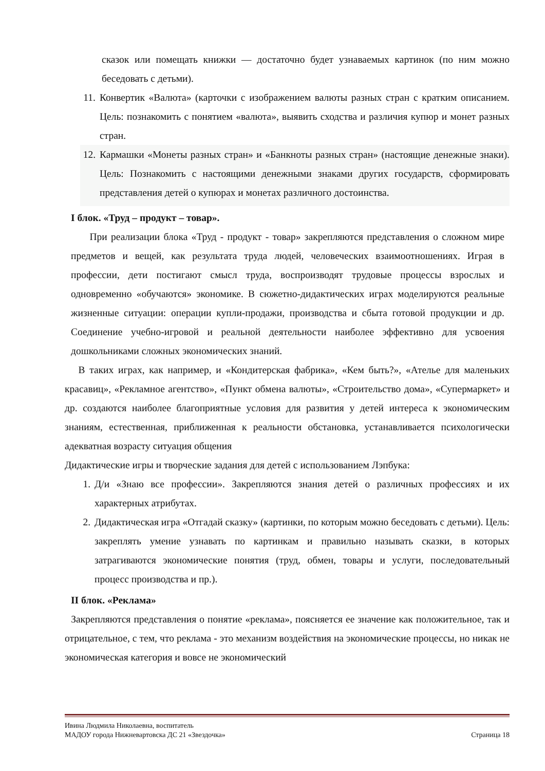сказок или помещать книжки — достаточно будет узнаваемых картинок (по ним можно беседовать с детьми).
11. Конвертик «Валюта» (карточки с изображением валюты разных стран с кратким описанием. Цель: познакомить с понятием «валюта», выявить сходства и различия купюр и монет разных стран.
12. Кармашки «Монеты разных стран» и «Банкноты разных стран» (настоящие денежные знаки). Цель: Познакомить с настоящими денежными знаками других государств, сформировать представления детей о купюрах и монетах различного достоинства.
I блок. «Труд – продукт – товар».
При реализации блока «Труд - продукт - товар» закрепляются представления о сложном мире предметов и вещей, как результата труда людей, человеческих взаимоотношениях. Играя в профессии, дети постигают смысл труда, воспроизводят трудовые процессы взрослых и одновременно «обучаются» экономике. В сюжетно-дидактических играх моделируются реальные жизненные ситуации: операции купли-продажи, производства и сбыта готовой продукции и др. Соединение учебно-игровой и реальной деятельности наиболее эффективно для усвоения дошкольниками сложных экономических знаний.
В таких играх, как например, и «Кондитерская фабрика», «Кем быть?», «Ателье для маленьких красавиц», «Рекламное агентство», «Пункт обмена валюты», «Строительство дома», «Супермаркет» и др. создаются наиболее благоприятные условия для развития у детей интереса к экономическим знаниям, естественная, приближенная к реальности обстановка, устанавливается психологически адекватная возрасту ситуация общения
Дидактические игры и творческие задания для детей с использованием Лэпбука:
1. Д/и «Знаю все профессии». Закрепляются знания детей о различных профессиях и их характерных атрибутах.
2. Дидактическая игра «Отгадай сказку» (картинки, по которым можно беседовать с детьми). Цель: закреплять умение узнавать по картинкам и правильно называть сказки, в которых затрагиваются экономические понятия (труд, обмен, товары и услуги, последовательный процесс производства и пр.).
II блок. «Реклама»
Закрепляются представления о понятие «реклама», поясняется ее значение как положительное, так и отрицательное, с тем, что реклама - это механизм воздействия на экономические процессы, но никак не экономическая категория и вовсе не экономический
Ивина Людмила Николаевна, воспитатель
МАДОУ города Нижневартовска ДС 21 «Звездочка» Страница 18